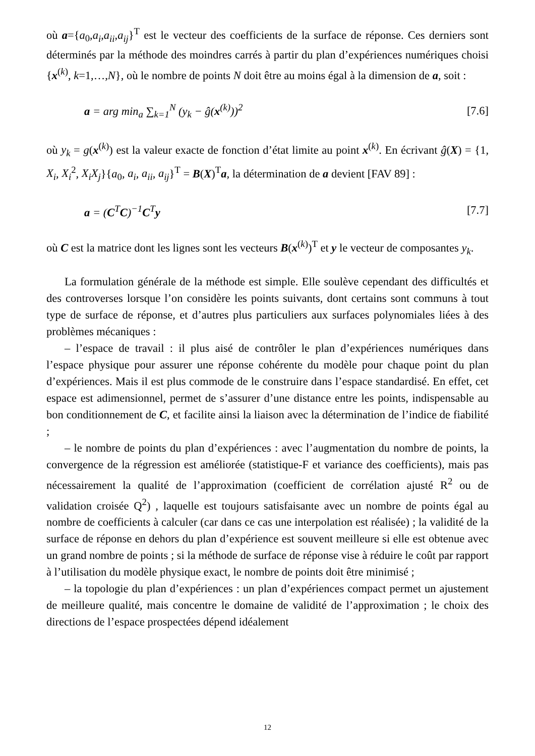où a={a<sub>0</sub>,a<sub>i</sub>,a<sub>ii</sub>,a<sub>ij</sub>}<sup>T</sup> est le vecteur des coefficients de la surface de réponse. Ces derniers sont déterminés par la méthode des moindres carrés à partir du plan d’expériences numériques choisi {x<sup>(k)</sup>, k=1,…,N}, où le nombre de points N doit être au moins égal à la dimension de a, soit :
a = arg min<sub>a</sub> ∑<sub>k=1</sub><sup>N</sup> (y<sub>k</sub> − ĝ(x<sup>(k)</sup>))<sup>2</sup> [7.6]
où y<sub>k</sub> = g(x<sup>(k)</sup>) est la valeur exacte de fonction d’état limite au point x<sup>(k)</sup>. En écrivant ĝ(X) = {1, X<sub>i</sub>, X<sub>i</sub><sup>2</sup>, X<sub>i</sub>X<sub>j</sub>}{a<sub>0</sub>, a<sub>i</sub>, a<sub>ii</sub>, a<sub>ij</sub>}<sup>T</sup> = B(X)<sup>T</sup>a, la détermination de a devient [FAV 89] :
a = (C<sup>T</sup>C)<sup>−1</sup>C<sup>T</sup>y [7.7]
où C est la matrice dont les lignes sont les vecteurs B(x<sup>(k)</sup>)<sup>T</sup> et y le vecteur de composantes y<sub>k</sub>.
La formulation générale de la méthode est simple. Elle soulève cependant des difficultés et des controverses lorsque l’on considère les points suivants, dont certains sont communs à tout type de surface de réponse, et d’autres plus particuliers aux surfaces polynomiales liées à des problèmes mécaniques :
– l’espace de travail : il plus aisé de contrôler le plan d’expériences numériques dans l’espace physique pour assurer une réponse cohérente du modèle pour chaque point du plan d’expériences. Mais il est plus commode de le construire dans l’espace standardisé. En effet, cet espace est adimensionnel, permet de s’assurer d’une distance entre les points, indispensable au bon conditionnement de C, et facilite ainsi la liaison avec la détermination de l’indice de fiabilité ;
– le nombre de points du plan d’expériences : avec l’augmentation du nombre de points, la convergence de la régression est améliorée (statistique-F et variance des coefficients), mais pas nécessairement la qualité de l’approximation (coefficient de corrélation ajusté R<sup>2</sup> ou de validation croisée Q<sup>2</sup>) , laquelle est toujours satisfaisante avec un nombre de points égal au nombre de coefficients à calculer (car dans ce cas une interpolation est réalisée) ; la validité de la surface de réponse en dehors du plan d’expérience est souvent meilleure si elle est obtenue avec un grand nombre de points ; si la méthode de surface de réponse vise à réduire le coût par rapport à l’utilisation du modèle physique exact, le nombre de points doit être minimisé ;
– la topologie du plan d’expériences : un plan d’expériences compact permet un ajustement de meilleure qualité, mais concentre le domaine de validité de l’approximation ; le choix des directions de l’espace prospectées dépend idéalement
12